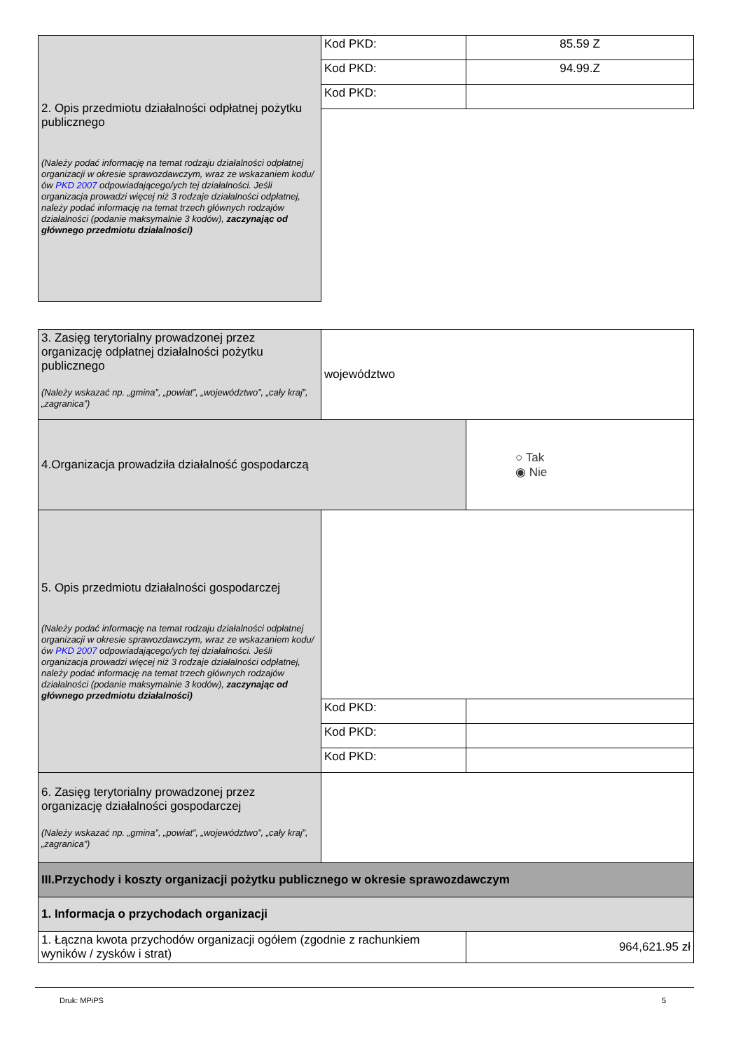| 2. Opis przedmiotu działalności odpłatnej pożytku publicznego (Należy podać informację na temat rodzaju działalności odpłatnej organizacji w okresie sprawozdawczym, wraz ze wskazaniem kodu/ów PKD 2007 odpowiadającego/ych tej działalności. Jeśli organizacja prowadzi więcej niż 3 rodzaje działalności odpłatnej, należy podać informację na temat trzech głównych rodzajów działalności (podanie maksymalnie 3 kodów), zaczynając od głównego przedmiotu działalności) | Kod PKD: | 85.59 Z |
| | Kod PKD: | 94.99.Z |
| | Kod PKD: | |
| 3. Zasięg terytorialny prowadzonej przez organizację odpłatnej działalności pożytku publicznego (Należy wskazać np. „gmina”, „powiat”, „województwo”, „cały kraj”, „zagranica”) | województwo | | |
| 4.Organizacja prowadziła działalność gospodarczą | | | ○ Tak ◉ Nie |
| 5. Opis przedmiotu działalności gospodarczej (Należy podać informację na temat rodzaju działalności odpłatnej organizacji w okresie sprawozdawczym, wraz ze wskazaniem kodu/ów PKD 2007 odpowiadającego/ych tej działalności. Jeśli organizacja prowadzi więcej niż 3 rodzaje działalności odpłatnej, należy podać informację na temat trzech głównych rodzajów działalności (podanie maksymalnie 3 kodów), zaczynając od głównego przedmiotu działalności) | | | |
| | Kod PKD: | | |
| | Kod PKD: | | |
| | Kod PKD: | | |
| 6. Zasięg terytorialny prowadzonej przez organizację działalności gospodarczej (Należy wskazać np. „gmina”, „powiat”, „województwo”, „cały kraj”, „zagranica”) | | | |
| III.Przychody i koszty organizacji pożytku publicznego w okresie sprawozdawczym | | | |
| 1. Informacja o przychodach organizacji | | | |
| 1. Łączna kwota przychodów organizacji ogółem (zgodnie z rachunkiem wyników / zysków i strat) | | 964,621.95 zł | |
Druk: MPiPS 5